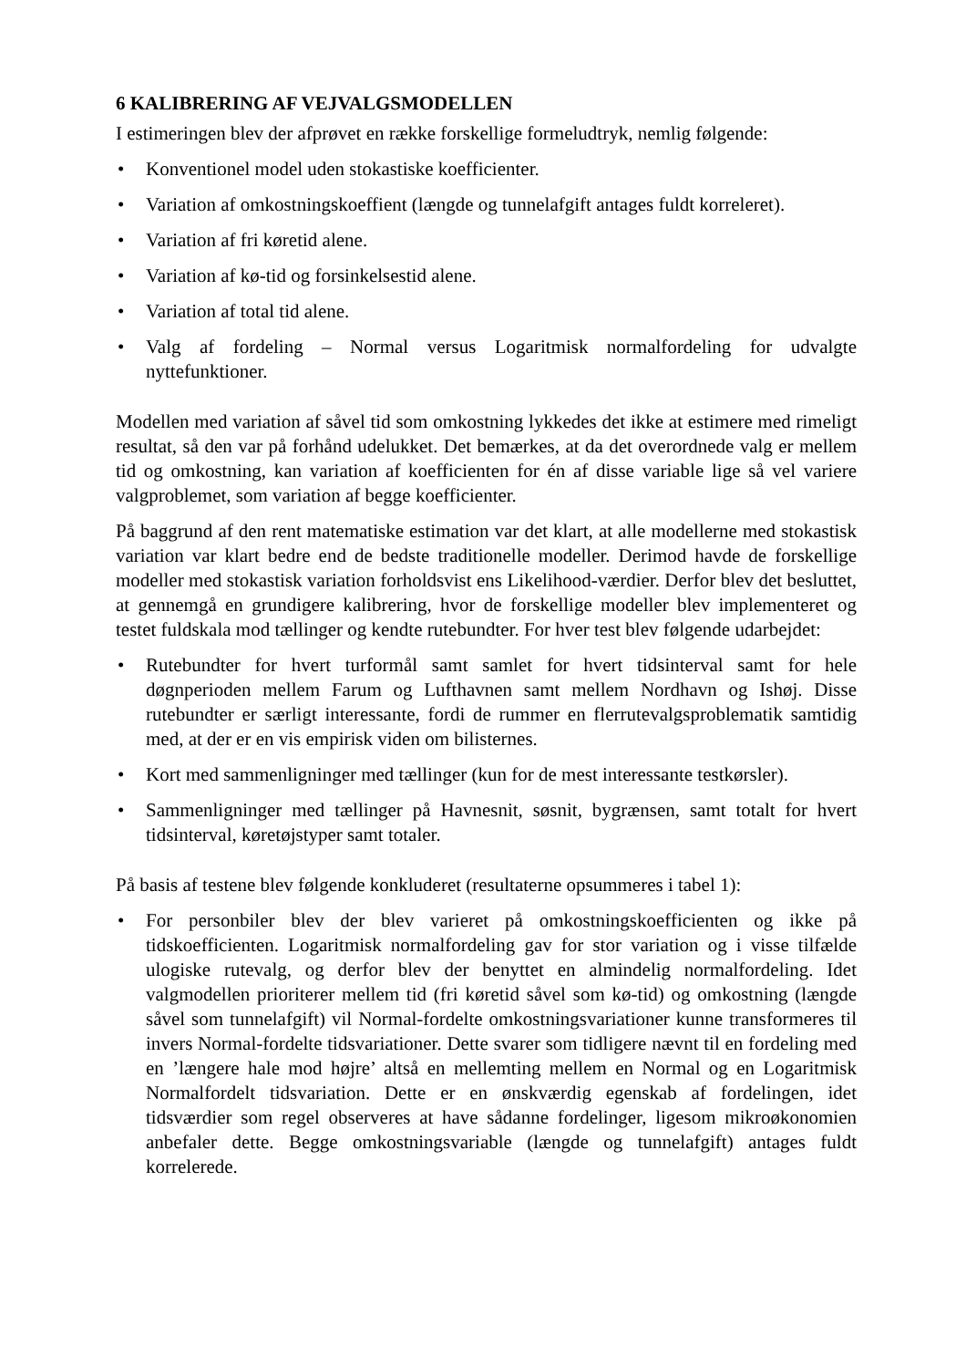6 KALIBRERING AF VEJVALGSMODELLEN
I estimeringen blev der afprøvet en række forskellige formeludtryk, nemlig følgende:
• Konventionel model uden stokastiske koefficienter.
• Variation af omkostningskoeffient (længde og tunnelafgift antages fuldt korreleret).
• Variation af fri køretid alene.
• Variation af kø-tid og forsinkelsestid alene.
• Variation af total tid alene.
• Valg af fordeling – Normal versus Logaritmisk normalfordeling for udvalgte nyttefunktioner.
Modellen med variation af såvel tid som omkostning lykkedes det ikke at estimere med rimeligt resultat, så den var på forhånd udelukket. Det bemærkes, at da det overordnede valg er mellem tid og omkostning, kan variation af koefficienten for én af disse variable lige så vel variere valgproblemet, som variation af begge koefficienter.
På baggrund af den rent matematiske estimation var det klart, at alle modellerne med stokastisk variation var klart bedre end de bedste traditionelle modeller. Derimod havde de forskellige modeller med stokastisk variation forholdsvist ens Likelihood-værdier. Derfor blev det besluttet, at gennemgå en grundigere kalibrering, hvor de forskellige modeller blev implementeret og testet fuldskala mod tællinger og kendte rutebundter. For hver test blev følgende udarbejdet:
• Rutebundter for hvert turformål samt samlet for hvert tidsinterval samt for hele døgnperioden mellem Farum og Lufthavnen samt mellem Nordhavn og Ishøj. Disse rutebundter er særligt interessante, fordi de rummer en flerrutevalgsproblematik samtidig med, at der er en vis empirisk viden om bilisternes.
• Kort med sammenligninger med tællinger (kun for de mest interessante testkørsler).
• Sammenligninger med tællinger på Havnesnit, søsnit, bygrænsen, samt totalt for hvert tidsinterval, køretøjstyper samt totaler.
På basis af testene blev følgende konkluderet (resultaterne opsummeres i tabel 1):
• For personbiler blev der blev varieret på omkostningskoefficienten og ikke på tidskoefficienten. Logaritmisk normalfordeling gav for stor variation og i visse tilfælde ulogiske rutevalg, og derfor blev der benyttet en almindelig normalfordeling. Idet valgmodellen prioriterer mellem tid (fri køretid såvel som kø-tid) og omkostning (længde såvel som tunnelafgift) vil Normal-fordelte omkostningsvariationer kunne transformeres til invers Normal-fordelte tidsvariationer. Dette svarer som tidligere nævnt til en fordeling med en ’længere hale mod højre’ altså en mellemting mellem en Normal og en Logaritmisk Normalfordelt tidsvariation. Dette er en ønskværdig egenskab af fordelingen, idet tidsværdier som regel observeres at have sådanne fordelinger, ligesom mikroøkonomien anbefaler dette. Begge omkostningsvariable (længde og tunnelafgift) antages fuldt korrelerede.